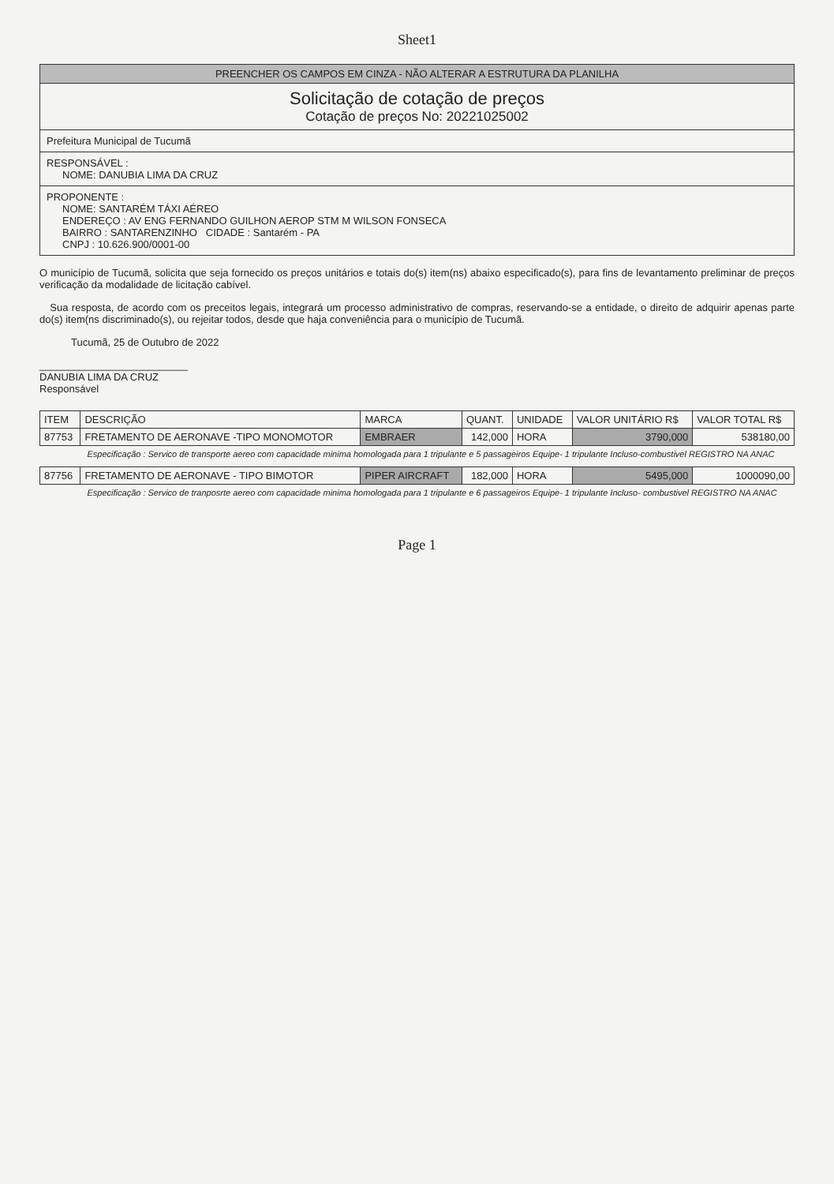Sheet1
PREENCHER OS CAMPOS EM CINZA - NÃO ALTERAR A ESTRUTURA DA PLANILHA
Solicitação de cotação de preços
Cotação de preços No: 20221025002
Prefeitura Municipal de Tucumã
RESPONSÁVEL :
NOME: DANUBIA LIMA DA CRUZ
PROPONENTE :
NOME: SANTARÉM TÁXI AÉREO
ENDEREÇO : AV ENG FERNANDO GUILHON AEROP STM M WILSON FONSECA
BAIRRO : SANTARENZINHO CIDADE : Santarém - PA
CNPJ : 10.626.900/0001-00
O município de Tucumã, solicita que seja fornecido os preços unitários e totais do(s) item(ns) abaixo especificado(s), para fins de levantamento preliminar de preços verificação da modalidade de licitação cabível.
Sua resposta, de acordo com os preceitos legais, integrará um processo administrativo de compras, reservando-se a entidade, o direito de adquirir apenas parte do(s) item(ns discriminado(s), ou rejeitar todos, desde que haja conveniência para o município de Tucumã.
Tucumã, 25 de Outubro de 2022
__________________________
DANUBIA LIMA DA CRUZ
Responsável
| ITEM | DESCRIÇÃO | MARCA | QUANT. | UNIDADE | VALOR UNITÁRIO R$ | VALOR TOTAL R$ |
| --- | --- | --- | --- | --- | --- | --- |
| 87753 | FRETAMENTO DE AERONAVE -TIPO MONOMOTOR | EMBRAER | 142,000 | HORA | 3790,000 | 538180,00 |
| Especificação : Servico de transporte aereo com capacidade minima homologada para 1 tripulante e 5 passageiros Equipe- 1 tripulante Incluso-combustivel REGISTRO NA ANAC | | | | | | |
| 87756 | FRETAMENTO DE AERONAVE - TIPO BIMOTOR | PIPER AIRCRAFT | 182,000 | HORA | 5495,000 | 1000090,00 |
| Especificação : Servico de tranposrte aereo com capacidade minima homologada para 1 tripulante e 6 passageiros Equipe- 1 tripulante Incluso- combustivel REGISTRO NA ANAC | | | | | | |
Page 1